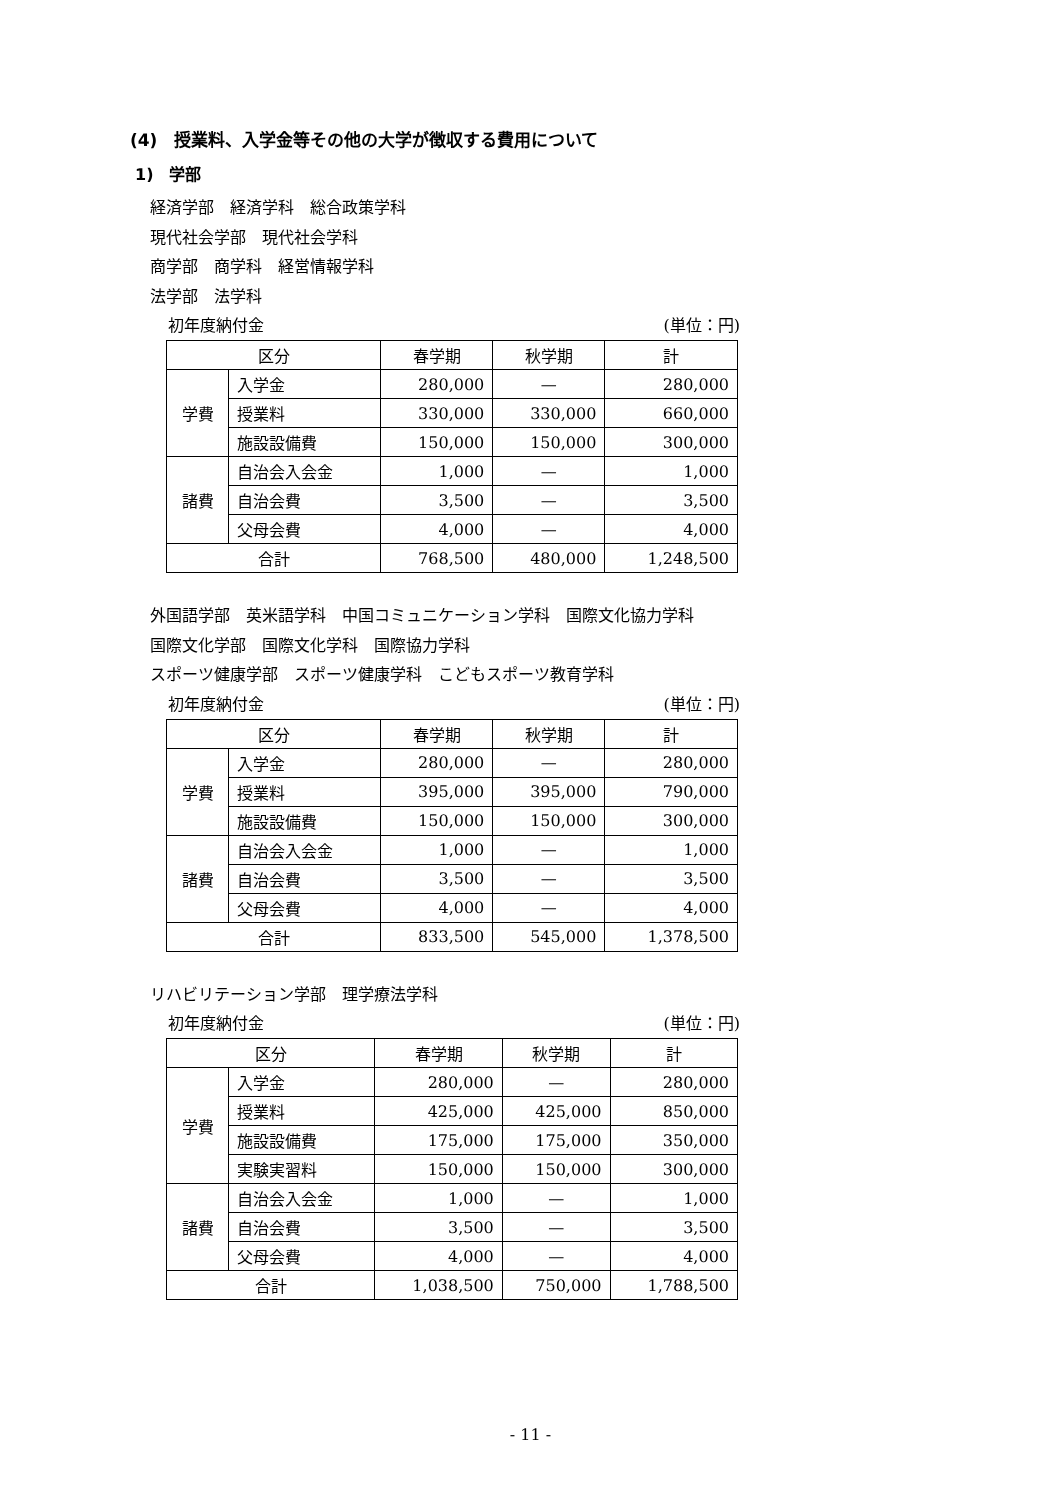(4)　授業料、入学金等その他の大学が徴収する費用について
1)　学部
経済学部　経済学科　総合政策学科
現代社会学部　現代社会学科
商学部　商学科　経営情報学科
法学部　法学科
初年度納付金 (単位：円)
| 区分 | | 春学期 | 秋学期 | 計 |
| 学費 | 入学金 | 280,000 | — | 280,000 |
| | 授業料 | 330,000 | 330,000 | 660,000 |
| | 施設設備費 | 150,000 | 150,000 | 300,000 |
| 諸費 | 自治会入会金 | 1,000 | — | 1,000 |
| | 自治会費 | 3,500 | — | 3,500 |
| | 父母会費 | 4,000 | — | 4,000 |
| 合計 | | 768,500 | 480,000 | 1,248,500 |
外国語学部　英米語学科　中国コミュニケーション学科　国際文化協力学科
国際文化学部　国際文化学科　国際協力学科
スポーツ健康学部　スポーツ健康学科　こどもスポーツ教育学科
初年度納付金 (単位：円)
| 区分 | | 春学期 | 秋学期 | 計 |
| 学費 | 入学金 | 280,000 | — | 280,000 |
| | 授業料 | 395,000 | 395,000 | 790,000 |
| | 施設設備費 | 150,000 | 150,000 | 300,000 |
| 諸費 | 自治会入会金 | 1,000 | — | 1,000 |
| | 自治会費 | 3,500 | — | 3,500 |
| | 父母会費 | 4,000 | — | 4,000 |
| 合計 | | 833,500 | 545,000 | 1,378,500 |
リハビリテーション学部　理学療法学科
初年度納付金 (単位：円)
| 区分 | | 春学期 | 秋学期 | 計 |
| 学費 | 入学金 | 280,000 | — | 280,000 |
| | 授業料 | 425,000 | 425,000 | 850,000 |
| | 施設設備費 | 175,000 | 175,000 | 350,000 |
| | 実験実習料 | 150,000 | 150,000 | 300,000 |
| 諸費 | 自治会入会金 | 1,000 | — | 1,000 |
| | 自治会費 | 3,500 | — | 3,500 |
| | 父母会費 | 4,000 | — | 4,000 |
| 合計 | | 1,038,500 | 750,000 | 1,788,500 |
- 11 -